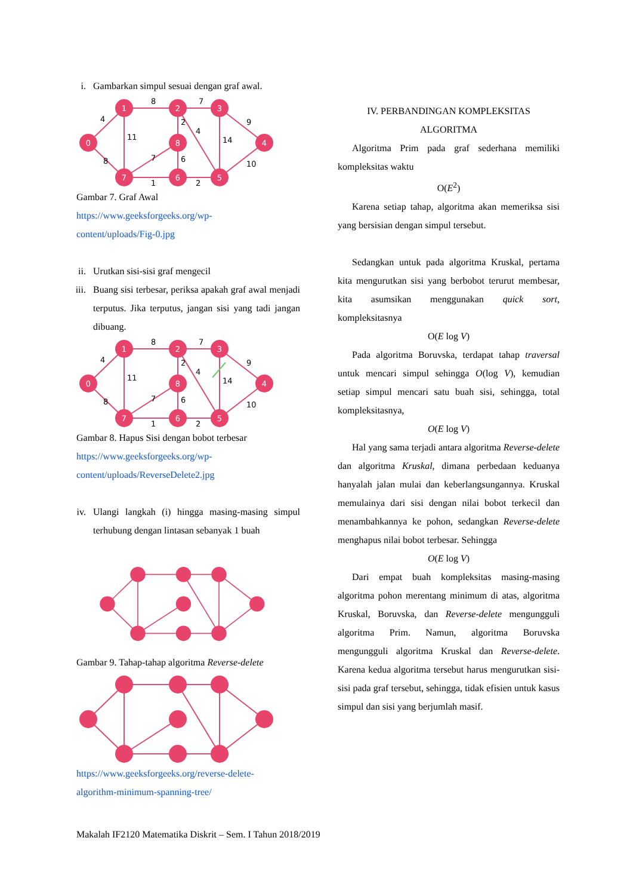i. Gambarkan simpul sesuai dengan graf awal.
0
1
2
3
4
8
7
6
5
8
7
4
11
2
4
14
9
8
7
6
10
1
2
Gambar 7. Graf Awal
https://www.geeksforgeeks.org/wp-
content/uploads/Fig-0.jpg
ii. Urutkan sisi-sisi graf mengecil
iii.
Buang sisi terbesar, periksa apakah graf awal menjadi terputus. Jika terputus, jangan sisi yang tadi jangan dibuang.
0
1
2
3
4
8
7
6
5
8
7
4
11
2
4
14
9
8
7
6
10
1
2
Gambar 8. Hapus Sisi dengan bobot terbesar
https://www.geeksforgeeks.org/wp-
content/uploads/ReverseDelete2.jpg
iv.
Ulangi langkah (i) hingga masing-masing simpul terhubung dengan lintasan sebanyak 1 buah
Gambar 9. Tahap-tahap algoritma Reverse-delete
https://www.geeksforgeeks.org/reverse-delete-
algorithm-minimum-spanning-tree/
IV. PERBANDINGAN KOMPLEKSITAS
ALGORITMA
Algoritma Prim pada graf sederhana memiliki kompleksitas waktu
O(E<sup>2</sup>)
Karena setiap tahap, algoritma akan memeriksa sisi yang bersisian dengan simpul tersebut.
Sedangkan untuk pada algoritma Kruskal, pertama kita mengurutkan sisi yang berbobot terurut membesar, kita asumsikan menggunakan quick sort, kompleksitasnya
O(E log V)
Pada algoritma Boruvska, terdapat tahap traversal untuk mencari simpul sehingga O(log V), kemudian setiap simpul mencari satu buah sisi, sehingga, total kompleksitasnya,
O(E log V)
Hal yang sama terjadi antara algoritma Reverse-delete dan algoritma Kruskal, dimana perbedaan keduanya hanyalah jalan mulai dan keberlangsungannya. Kruskal memulainya dari sisi dengan nilai bobot terkecil dan menambahkannya ke pohon, sedangkan Reverse-delete menghapus nilai bobot terbesar. Sehingga
O(E log V)
Dari empat buah kompleksitas masing-masing algoritma pohon merentang minimum di atas, algoritma Kruskal, Boruvska, dan Reverse-delete mengungguli algoritma Prim. Namun, algoritma Boruvska mengungguli algoritma Kruskal dan Reverse-delete. Karena kedua algoritma tersebut harus mengurutkan sisi-sisi pada graf tersebut, sehingga, tidak efisien untuk kasus simpul dan sisi yang berjumlah masif.
Makalah IF2120 Matematika Diskrit – Sem. I Tahun 2018/2019